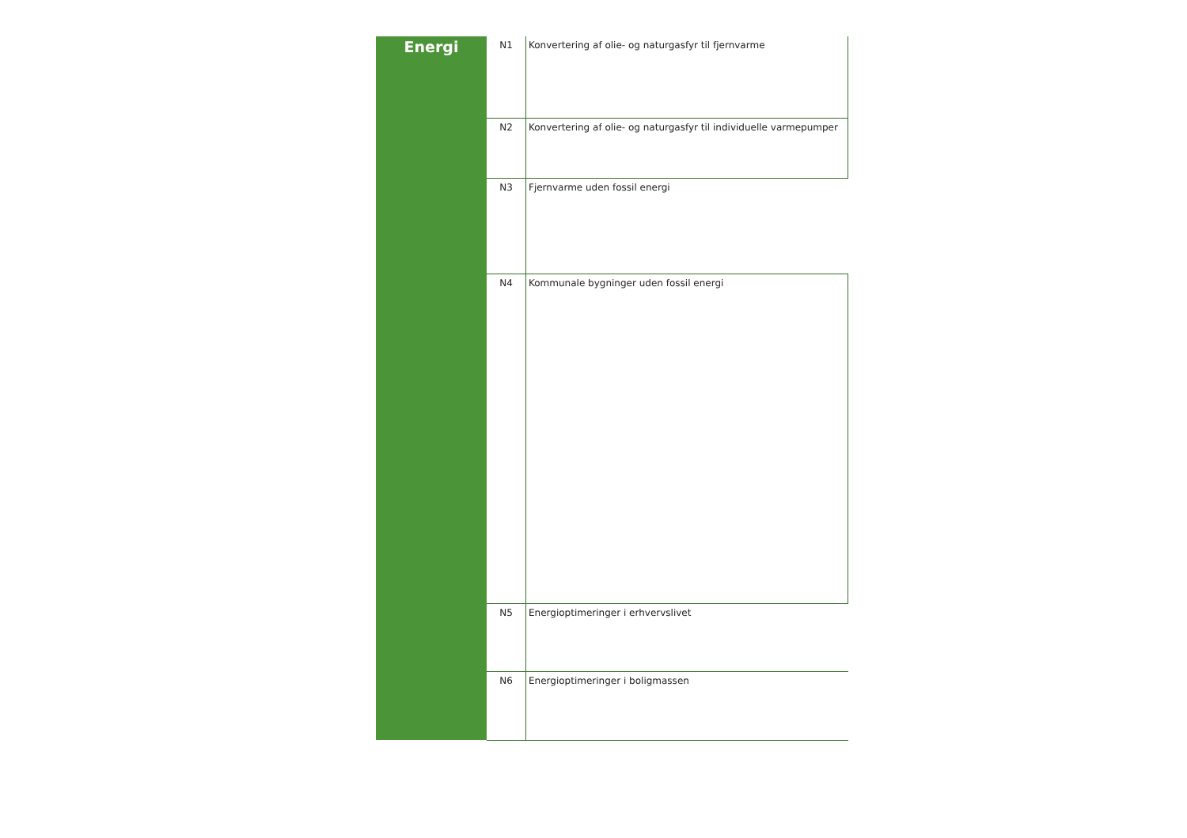| Energi | N1 | Konvertering af olie- og naturgasfyr til fjernvarme |
| | N2 | Konvertering af olie- og naturgasfyr til individuelle varmepumper |
| | N3 | Fjernvarme uden fossil energi |
| | N4 | Kommunale bygninger uden fossil energi |
| | N5 | Energioptimeringer i erhvervslivet |
| | N6 | Energioptimeringer i boligmassen |